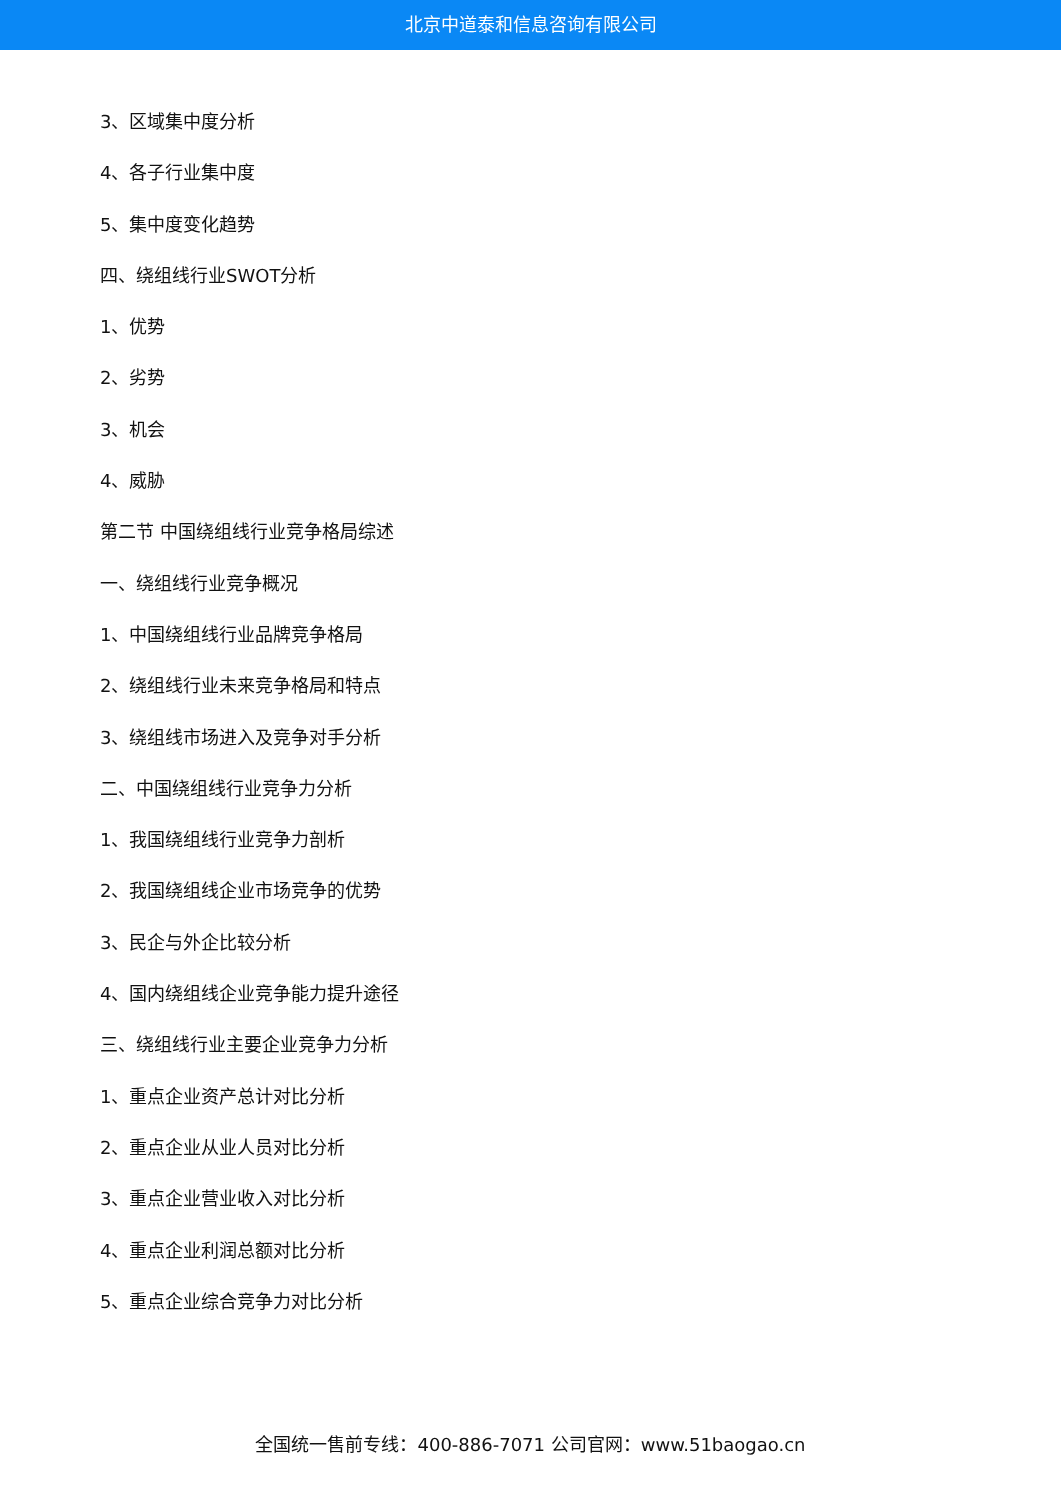北京中道泰和信息咨询有限公司
3、区域集中度分析
4、各子行业集中度
5、集中度变化趋势
四、绕组线行业SWOT分析
1、优势
2、劣势
3、机会
4、威胁
第二节 中国绕组线行业竞争格局综述
一、绕组线行业竞争概况
1、中国绕组线行业品牌竞争格局
2、绕组线行业未来竞争格局和特点
3、绕组线市场进入及竞争对手分析
二、中国绕组线行业竞争力分析
1、我国绕组线行业竞争力剖析
2、我国绕组线企业市场竞争的优势
3、民企与外企比较分析
4、国内绕组线企业竞争能力提升途径
三、绕组线行业主要企业竞争力分析
1、重点企业资产总计对比分析
2、重点企业从业人员对比分析
3、重点企业营业收入对比分析
4、重点企业利润总额对比分析
5、重点企业综合竞争力对比分析
全国统一售前专线：400-886-7071 公司官网：www.51baogao.cn